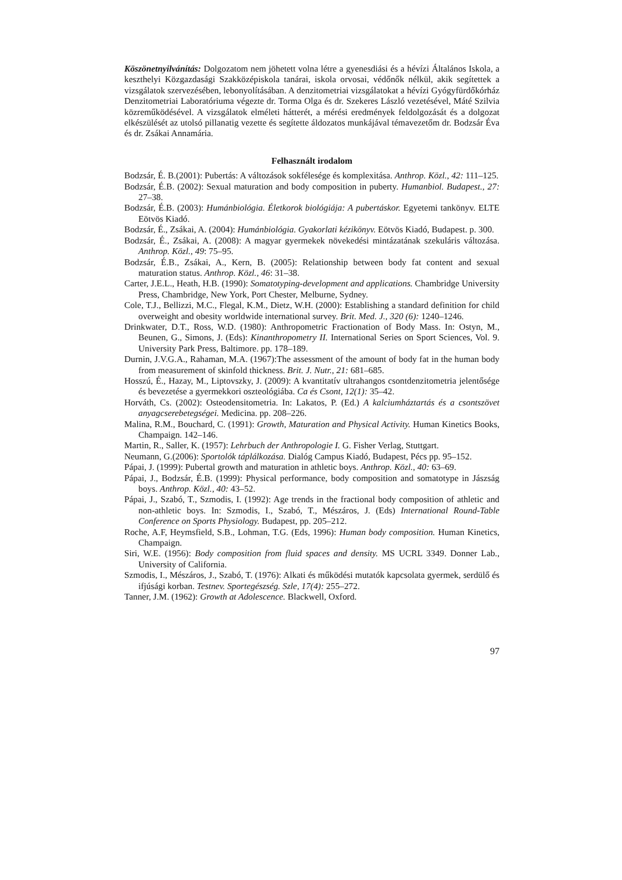Köszönetnyilvánítás: Dolgozatom nem jöhetett volna létre a gyenesdiási és a hévízi Általános Iskola, a keszthelyi Közgazdasági Szakközépiskola tanárai, iskola orvosai, védőnők nélkül, akik segítettek a vizsgálatok szervezésében, lebonyolításában. A denzitometriai vizsgálatokat a hévízi Gyógyfürdőkórház Denzitometriai Laboratóriuma végezte dr. Torma Olga és dr. Szekeres László vezetésével, Máté Szilvia közreműködésével. A vizsgálatok elméleti hátterét, a mérési eredmények feldolgozását és a dolgozat elkészülését az utolsó pillanatig vezette és segítette áldozatos munkájával témavezetőm dr. Bodzsár Éva és dr. Zsákai Annamária.
Felhasznált irodalom
Bodzsár, É. B.(2001): Pubertás: A változások sokfélesége és komplexitása. Anthrop. Közl., 42: 111–125.
Bodzsár, É.B. (2002): Sexual maturation and body composition in puberty. Humanbiol. Budapest., 27: 27–38.
Bodzsár, É.B. (2003): Humánbiológia. Életkorok biológiája: A pubertáskor. Egyetemi tankönyv. ELTE Eötvös Kiadó.
Bodzsár, É., Zsákai, A. (2004): Humánbiológia. Gyakorlati kézikönyv. Eötvös Kiadó, Budapest. p. 300.
Bodzsár, É., Zsákai, A. (2008): A magyar gyermekek növekedési mintázatának szekuláris változása. Anthrop. Közl., 49: 75–95.
Bodzsár, É.B., Zsákai, A., Kern, B. (2005): Relationship between body fat content and sexual maturation status. Anthrop. Közl., 46: 31–38.
Carter, J.E.L., Heath, H.B. (1990): Somatotyping-development and applications. Chambridge University Press, Chambridge, New York, Port Chester, Melburne, Sydney.
Cole, T.J., Bellizzi, M.C., Flegal, K.M., Dietz, W.H. (2000): Establishing a standard definition for child overweight and obesity worldwide international survey. Brit. Med. J., 320 (6): 1240–1246.
Drinkwater, D.T., Ross, W.D. (1980): Anthropometric Fractionation of Body Mass. In: Ostyn, M., Beunen, G., Simons, J. (Eds): Kinanthropometry II. International Series on Sport Sciences, Vol. 9. University Park Press, Baltimore. pp. 178–189.
Durnin, J.V.G.A., Rahaman, M.A. (1967):The assessment of the amount of body fat in the human body from measurement of skinfold thickness. Brit. J. Nutr., 21: 681–685.
Hosszú, É., Hazay, M., Liptovszky, J. (2009): A kvantitatív ultrahangos csontdenzitometria jelentősége és bevezetése a gyermekkori oszteológiába. Ca és Csont, 12(1): 35–42.
Horváth, Cs. (2002): Osteodensitometria. In: Lakatos, P. (Ed.) A kalciumháztartás és a csontszövet anyagcserebetegségei. Medicina. pp. 208–226.
Malina, R.M., Bouchard, C. (1991): Growth, Maturation and Physical Activity. Human Kinetics Books, Champaign. 142–146.
Martin, R., Saller, K. (1957): Lehrbuch der Anthropologie I. G. Fisher Verlag, Stuttgart.
Neumann, G.(2006): Sportolók táplálkozása. Dialóg Campus Kiadó, Budapest, Pécs pp. 95–152.
Pápai, J. (1999): Pubertal growth and maturation in athletic boys. Anthrop. Közl., 40: 63–69.
Pápai, J., Bodzsár, É.B. (1999): Physical performance, body composition and somatotype in Jászság boys. Anthrop. Közl., 40: 43–52.
Pápai, J., Szabó, T., Szmodis, I. (1992): Age trends in the fractional body composition of athletic and non-athletic boys. In: Szmodis, I., Szabó, T., Mészáros, J. (Eds) International Round-Table Conference on Sports Physiology. Budapest, pp. 205–212.
Roche, A.F, Heymsfield, S.B., Lohman, T.G. (Eds, 1996): Human body composition. Human Kinetics, Champaign.
Siri, W.E. (1956): Body composition from fluid spaces and density. MS UCRL 3349. Donner Lab., University of California.
Szmodis, I., Mészáros, J., Szabó, T. (1976): Alkati és működési mutatók kapcsolata gyermek, serdülő és ifjúsági korban. Testnev. Sportegészség. Szle, 17(4): 255–272.
Tanner, J.M. (1962): Growth at Adolescence. Blackwell, Oxford.
97